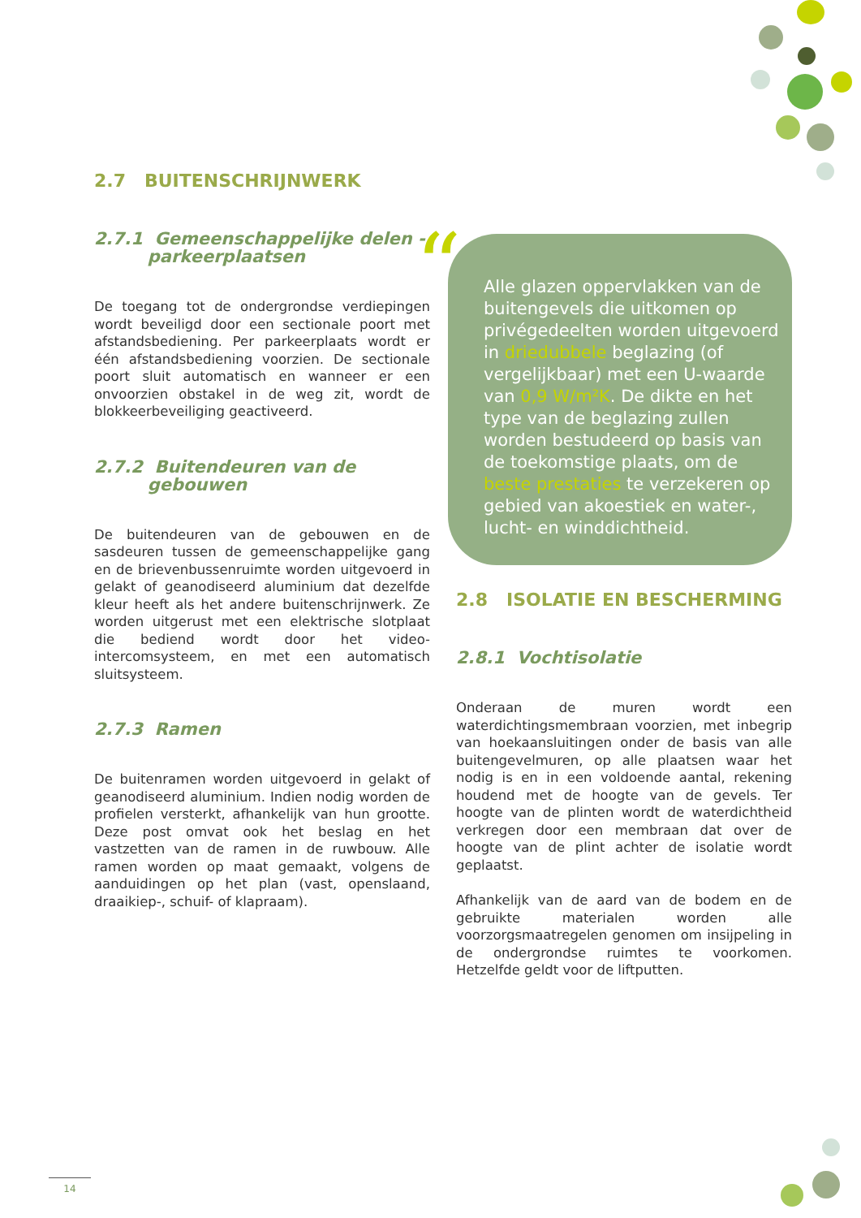2.7 BUITENSCHRIJNWERK
2.7.1 Gemeenschappelijke delen -
parkeerplaatsen
De toegang tot de ondergrondse verdiepingen wordt beveiligd door een sectionale poort met afstandsbediening. Per parkeerplaats wordt er één afstandsbediening voorzien. De sectionale poort sluit automatisch en wanneer er een onvoorzien obstakel in de weg zit, wordt de blokkeerbeveiliging geactiveerd.
2.7.2 Buitendeuren van de
gebouwen
De buitendeuren van de gebouwen en de sasdeuren tussen de gemeenschappelijke gang en de brievenbussenruimte worden uitgevoerd in gelakt of geanodiseerd aluminium dat dezelfde kleur heeft als het andere buitenschrijnwerk. Ze worden uitgerust met een elektrische slotplaat die bediend wordt door het video-intercomsysteem, en met een automatisch sluitsysteem.
2.7.3 Ramen
De buitenramen worden uitgevoerd in gelakt of geanodiseerd aluminium. Indien nodig worden de profielen versterkt, afhankelijk van hun grootte. Deze post omvat ook het beslag en het vastzetten van de ramen in de ruwbouw. Alle ramen worden op maat gemaakt, volgens de aanduidingen op het plan (vast, openslaand, draaikiep-, schuif- of klapraam).
“Alle glazen oppervlakken van de buitengevels die uitkomen op privégedeelten worden uitgevoerd in driedubbele beglazing (of vergelijkbaar) met een U-waarde van 0,9 W/m²K. De dikte en het type van de beglazing zullen worden bestudeerd op basis van de toekomstige plaats, om de beste prestaties te verzekeren op gebied van akoestiek en water-, lucht- en winddichtheid.
2.8 ISOLATIE EN BESCHERMING
2.8.1 Vochtisolatie
Onderaan de muren wordt een waterdichtingsmembraan voorzien, met inbegrip van hoekaansluitingen onder de basis van alle buitengevelmuren, op alle plaatsen waar het nodig is en in een voldoende aantal, rekening houdend met de hoogte van de gevels. Ter hoogte van de plinten wordt de waterdichtheid verkregen door een membraan dat over de hoogte van de plint achter de isolatie wordt geplaatst.
Afhankelijk van de aard van de bodem en de gebruikte materialen worden alle voorzorgsmaatregelen genomen om insijpeling in de ondergrondse ruimtes te voorkomen. Hetzelfde geldt voor de liftputten.
14